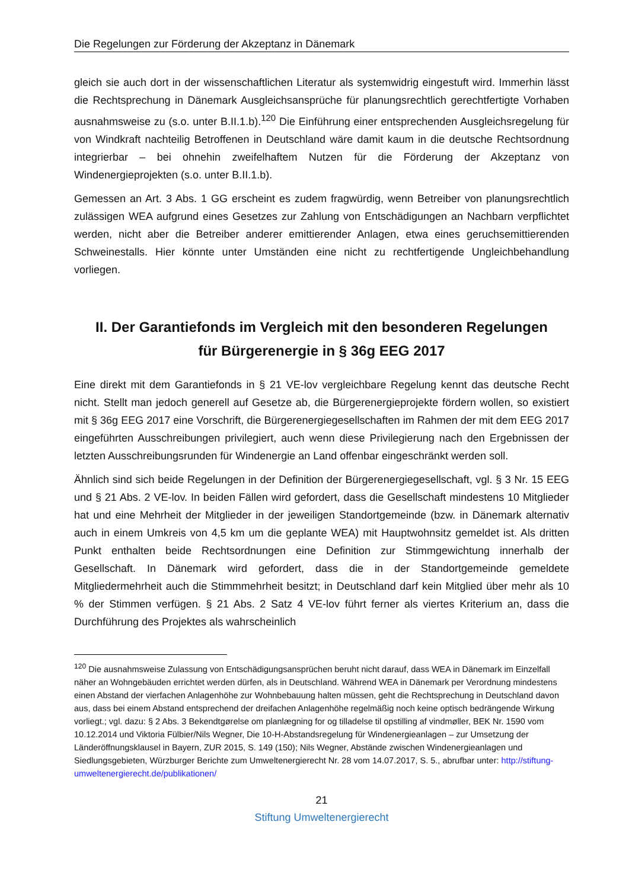Die Regelungen zur Förderung der Akzeptanz in Dänemark
gleich sie auch dort in der wissenschaftlichen Literatur als systemwidrig eingestuft wird. Immerhin lässt die Rechtsprechung in Dänemark Ausgleichsansprüche für planungsrechtlich gerechtfertigte Vorhaben ausnahmsweise zu (s.o. unter B.II.1.b).<sup>120</sup> Die Einführung einer entsprechenden Ausgleichsregelung für von Windkraft nachteilig Betroffenen in Deutschland wäre damit kaum in die deutsche Rechtsordnung integrierbar – bei ohnehin zweifelhaftem Nutzen für die Förderung der Akzeptanz von Windenergieprojekten (s.o. unter B.II.1.b).
Gemessen an Art. 3 Abs. 1 GG erscheint es zudem fragwürdig, wenn Betreiber von planungsrechtlich zulässigen WEA aufgrund eines Gesetzes zur Zahlung von Entschädigungen an Nachbarn verpflichtet werden, nicht aber die Betreiber anderer emittierender Anlagen, etwa eines geruchsemittierenden Schweinestalls. Hier könnte unter Umständen eine nicht zu rechtfertigende Ungleichbehandlung vorliegen.
II. Der Garantiefonds im Vergleich mit den besonderen Regelungen
für Bürgerenergie in § 36g EEG 2017
Eine direkt mit dem Garantiefonds in § 21 VE-lov vergleichbare Regelung kennt das deutsche Recht nicht. Stellt man jedoch generell auf Gesetze ab, die Bürgerenergieprojekte fördern wollen, so existiert mit § 36g EEG 2017 eine Vorschrift, die Bürgerenergiegesellschaften im Rahmen der mit dem EEG 2017 eingeführten Ausschreibungen privilegiert, auch wenn diese Privilegierung nach den Ergebnissen der letzten Ausschreibungsrunden für Windenergie an Land offenbar eingeschränkt werden soll.
Ähnlich sind sich beide Regelungen in der Definition der Bürgerenergiegesellschaft, vgl. § 3 Nr. 15 EEG und § 21 Abs. 2 VE-lov. In beiden Fällen wird gefordert, dass die Gesellschaft mindestens 10 Mitglieder hat und eine Mehrheit der Mitglieder in der jeweiligen Standortgemeinde (bzw. in Dänemark alternativ auch in einem Umkreis von 4,5 km um die geplante WEA) mit Hauptwohnsitz gemeldet ist. Als dritten Punkt enthalten beide Rechtsordnungen eine Definition zur Stimmgewichtung innerhalb der Gesellschaft. In Dänemark wird gefordert, dass die in der Standortgemeinde gemeldete Mitgliedermehrheit auch die Stimmmehrheit besitzt; in Deutschland darf kein Mitglied über mehr als 10 % der Stimmen verfügen. § 21 Abs. 2 Satz 4 VE-lov führt ferner als viertes Kriterium an, dass die Durchführung des Projektes als wahrscheinlich
<sup>120</sup> Die ausnahmsweise Zulassung von Entschädigungsansprüchen beruht nicht darauf, dass WEA in Dänemark im Einzelfall näher an Wohngebäuden errichtet werden dürfen, als in Deutschland. Während WEA in Dänemark per Verordnung mindestens einen Abstand der vierfachen Anlagenhöhe zur Wohnbebauung halten müssen, geht die Rechtsprechung in Deutschland davon aus, dass bei einem Abstand entsprechend der dreifachen Anlagenhöhe regelmäßig noch keine optisch bedrängende Wirkung vorliegt.; vgl. dazu: § 2 Abs. 3 Bekendtgørelse om planlægning for og tilladelse til opstilling af vindmøller, BEK Nr. 1590 vom 10.12.2014 und Viktoria Fülbier/Nils Wegner, Die 10-H-Abstandsregelung für Windenergieanlagen – zur Umsetzung der Länderöffnungsklausel in Bayern, ZUR 2015, S. 149 (150); Nils Wegner, Abstände zwischen Windenergieanlagen und Siedlungsgebieten, Würzburger Berichte zum Umweltenergierecht Nr. 28 vom 14.07.2017, S. 5., abrufbar unter: http://stiftung-umweltenergierecht.de/publikationen/
21
Stiftung Umweltenergierecht